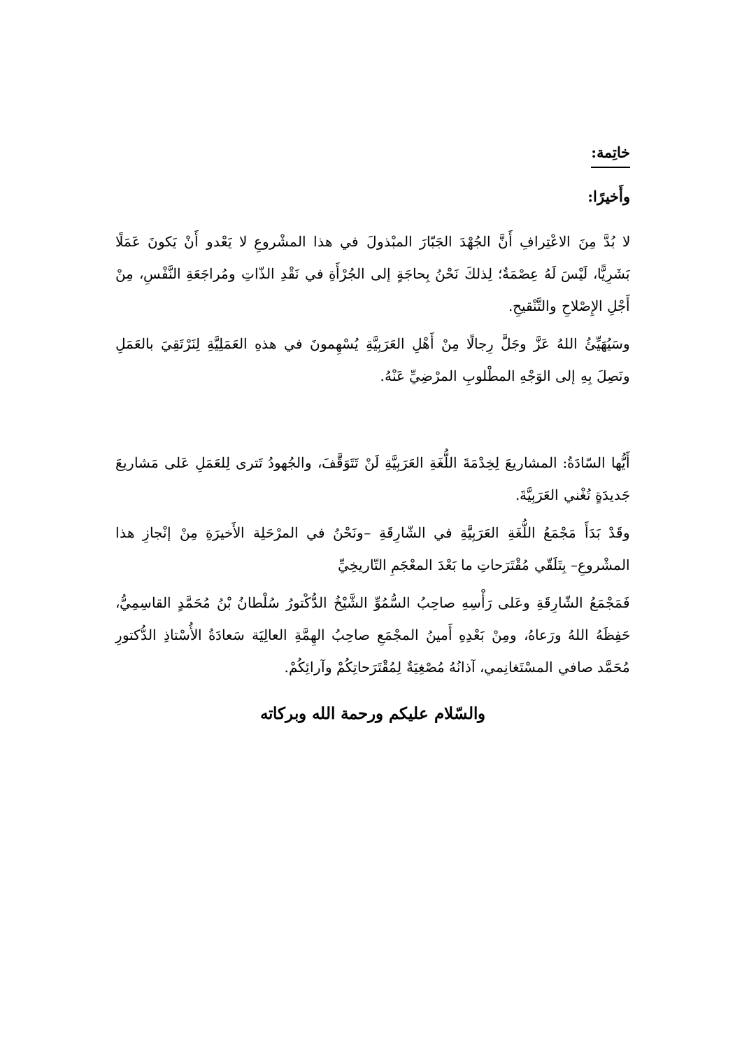خاتِمة:
وأَخيرًا:
لا بُدَّ مِنَ الاعْتِرافِ أَنَّ الجُهْدَ الجَبّارَ المبْذولَ في هذا المشْروعِ لا يَعْدو أَنْ يَكونَ عَمَلًا بَشَرِيًّا، لَيْسَ لَهُ عِصْمَةٌ؛ لِذلكَ نَحْنُ بِحاجَةٍ إلى الجُرْأَةِ في نَقْدِ الذّاتِ ومُراجَعَةِ النَّفْسِ، مِنْ أَجْلِ الإِصْلاحِ والتَّنْقيحِ.
وسَيُهَيِّئُ اللهُ عَزَّ وجَلَّ رِجالًا مِنْ أَهْلِ العَرَبِيَّةِ يُسْهِمونَ في هذهِ العَمَلِيَّةِ لِنَرْتَقِيَ بالعَمَلِ ونَصِلَ بِهِ إلى الوَجْهِ المطْلوبِ المرْضِيِّ عَنْهُ.
أَيُّها السّادَةُ: المشاريعَ لِخِدْمَةَ اللُّغَةِ العَرَبِيَّةِ لَنْ تَتَوَقَّفَ، والجُهودُ تَترى لِلعَمَلِ عَلى مَشاريعَ جَديدَةٍ تُغْني العَرَبِيَّةَ.
وقَدْ بَدَأَ مَجْمَعُ اللُّغَةِ العَرَبِيَّةِ في الشّارِقَةِ –ونَحْنُ في المرْحَلِة الأَخيرَةِ مِنْ إنْجازِ هذا المشْروعِ– بِتَلَقّي مُقْتَرَحاتِ ما بَعْدَ المعْجَمِ التّاريخِيِّ
فَمَجْمَعُ الشّارِقَةِ وعَلى رَأْسِهِ صاحِبُ السُّمُوِّ الشَّيْخُ الدُّكْتورُ سُلْطانُ بْنُ مُحَمَّدٍ القاسِمِيُّ، حَفِظَهُ اللهُ ورَعاهُ، ومِنْ بَعْدِهِ أَمينُ المجْمَعِ صاحِبُ الهِمَّةِ العالِيَة سَعادَةُ الأُسْتاذِ الدُّكتورِ مُحَمَّد صافي المسْتَغانِمي، آذانُهُ مُصْغِيَةٌ لِمُقْتَرَحاتِكُمْ وآرائِكُمْ.
والسّلام عليكم ورحمة الله وبركاته